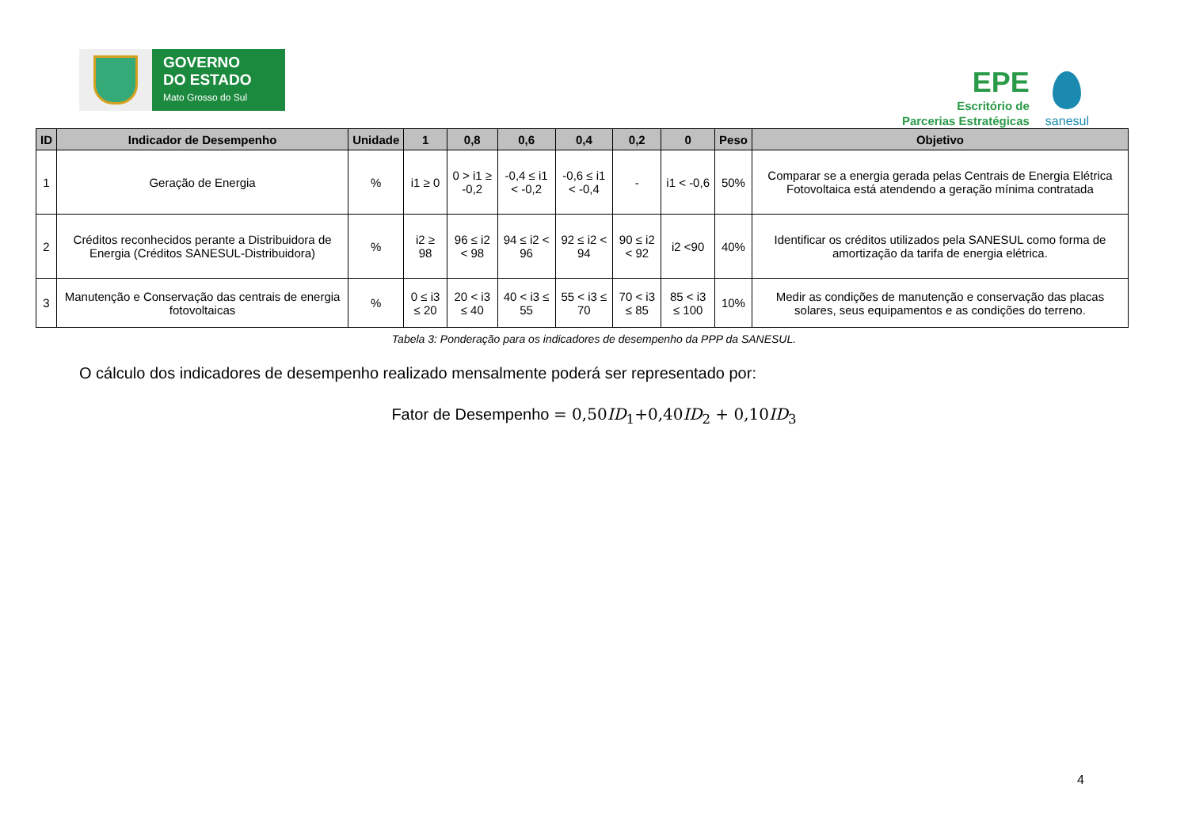GOVERNO
DO ESTADO
Mato Grosso do Sul
EPE
Escritório de
Parcerias Estratégicas
sanesul
| ID | Indicador de Desempenho | Unidade | 1 | 0,8 | 0,6 | 0,4 | 0,2 | 0 | Peso | Objetivo |
| --- | --- | --- | --- | --- | --- | --- | --- | --- | --- | --- |
| 1 | Geração de Energia | % | i1 ≥ 0 | 0 > i1 ≥ -0,2 | -0,4 ≤ i1 < -0,2 | -0,6 ≤ i1 < -0,4 | - | i1 < -0,6 | 50% | Comparar se a energia gerada pelas Centrais de Energia Elétrica Fotovoltaica está atendendo a geração mínima contratada |
| 2 | Créditos reconhecidos perante a Distribuidora de Energia (Créditos SANESUL-Distribuidora) | % | i2 ≥ 98 | 96 ≤ i2 < 98 | 94 ≤ i2 < 96 | 92 ≤ i2 < 94 | 90 ≤ i2 < 92 | i2 <90 | 40% | Identificar os créditos utilizados pela SANESUL como forma de amortização da tarifa de energia elétrica. |
| 3 | Manutenção e Conservação das centrais de energia fotovoltaicas | % | 0 ≤ i3 ≤ 20 | 20 < i3 ≤ 40 | 40 < i3 ≤ 55 | 55 < i3 ≤ 70 | 70 < i3 ≤ 85 | 85 < i3 ≤ 100 | 10% | Medir as condições de manutenção e conservação das placas solares, seus equipamentos e as condições do terreno. |
Tabela 3: Ponderação para os indicadores de desempenho da PPP da SANESUL.
O cálculo dos indicadores de desempenho realizado mensalmente poderá ser representado por:
Fator de Desempenho = 0,50ID<sub>1</sub>+0,40ID<sub>2</sub> + 0,10ID<sub>3</sub>
4